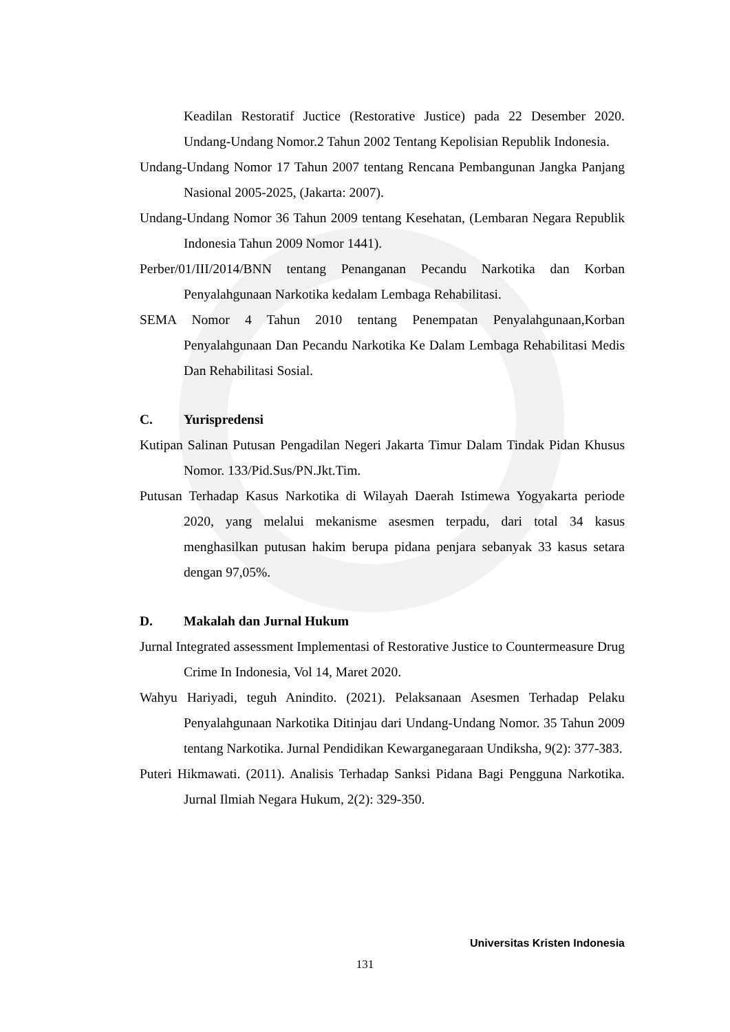Keadilan Restoratif Juctice (Restorative Justice) pada 22 Desember 2020. Undang-Undang Nomor.2 Tahun 2002 Tentang Kepolisian Republik Indonesia.
Undang-Undang Nomor 17 Tahun 2007 tentang Rencana Pembangunan Jangka Panjang Nasional 2005-2025, (Jakarta: 2007).
Undang-Undang Nomor 36 Tahun 2009 tentang Kesehatan, (Lembaran Negara Republik Indonesia Tahun 2009 Nomor 1441).
Perber/01/III/2014/BNN tentang Penanganan Pecandu Narkotika dan Korban Penyalahgunaan Narkotika kedalam Lembaga Rehabilitasi.
SEMA Nomor 4 Tahun 2010 tentang Penempatan Penyalahgunaan,Korban Penyalahgunaan Dan Pecandu Narkotika Ke Dalam Lembaga Rehabilitasi Medis Dan Rehabilitasi Sosial.
C. Yurispredensi
Kutipan Salinan Putusan Pengadilan Negeri Jakarta Timur Dalam Tindak Pidan Khusus Nomor. 133/Pid.Sus/PN.Jkt.Tim.
Putusan Terhadap Kasus Narkotika di Wilayah Daerah Istimewa Yogyakarta periode 2020, yang melalui mekanisme asesmen terpadu, dari total 34 kasus menghasilkan putusan hakim berupa pidana penjara sebanyak 33 kasus setara dengan 97,05%.
D. Makalah dan Jurnal Hukum
Jurnal Integrated assessment Implementasi of Restorative Justice to Countermeasure Drug Crime In Indonesia, Vol 14, Maret 2020.
Wahyu Hariyadi, teguh Anindito. (2021). Pelaksanaan Asesmen Terhadap Pelaku Penyalahgunaan Narkotika Ditinjau dari Undang-Undang Nomor. 35 Tahun 2009 tentang Narkotika. Jurnal Pendidikan Kewarganegaraan Undiksha, 9(2): 377-383.
Puteri Hikmawati. (2011). Analisis Terhadap Sanksi Pidana Bagi Pengguna Narkotika. Jurnal Ilmiah Negara Hukum, 2(2): 329-350.
Universitas Kristen Indonesia
131